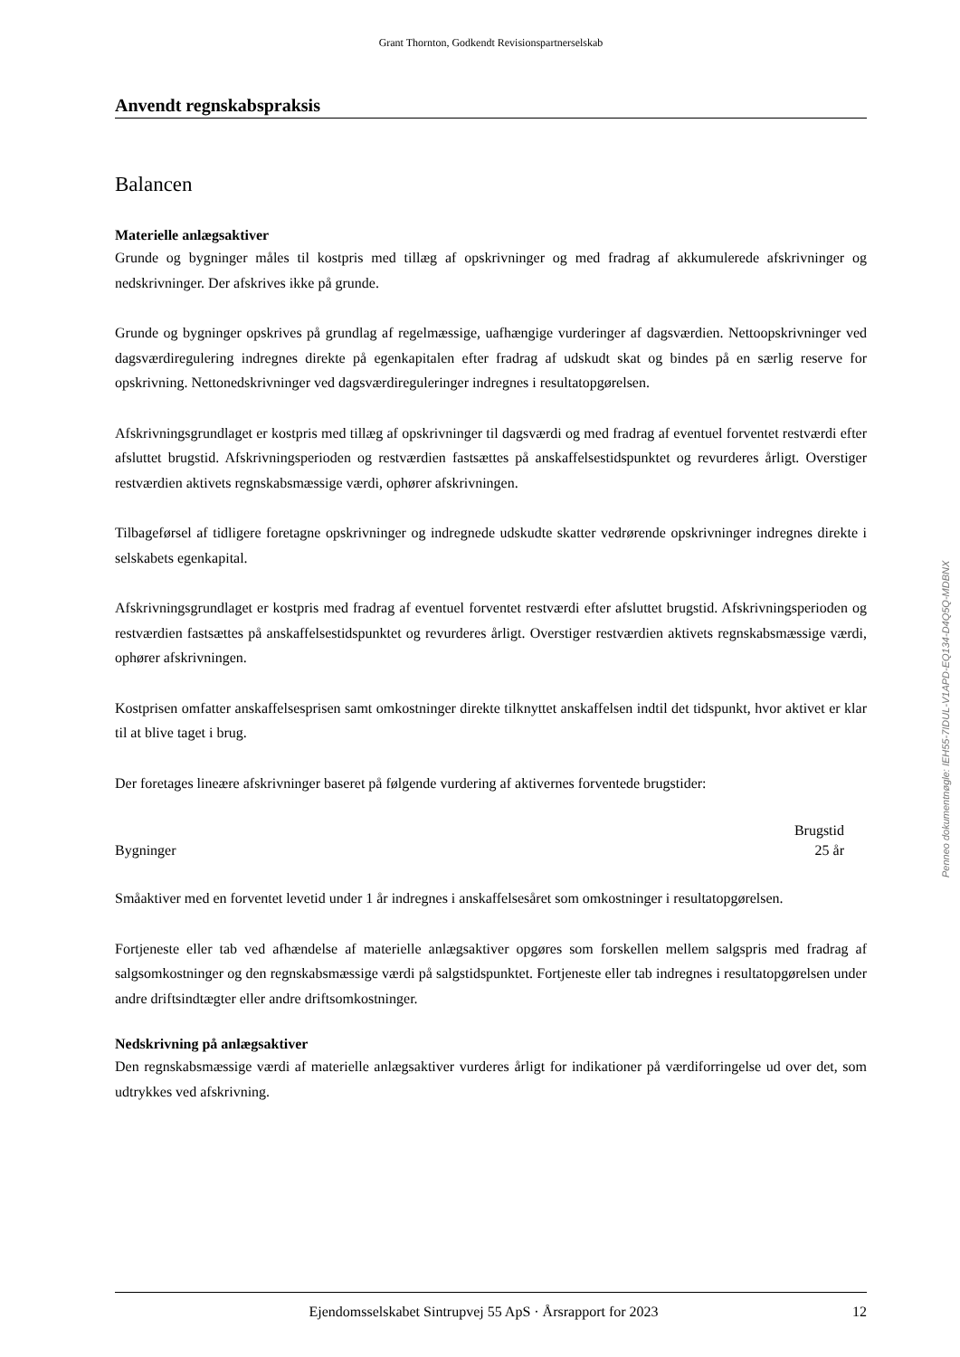Grant Thornton, Godkendt Revisionspartnerselskab
Anvendt regnskabspraksis
Balancen
Materielle anlægsaktiver
Grunde og bygninger måles til kostpris med tillæg af opskrivninger og med fradrag af akkumulerede afskrivninger og nedskrivninger. Der afskrives ikke på grunde.
Grunde og bygninger opskrives på grundlag af regelmæssige, uafhængige vurderinger af dagsværdien. Nettoopskrivninger ved dagsværdiregulering indregnes direkte på egenkapitalen efter fradrag af udskudt skat og bindes på en særlig reserve for opskrivning. Nettonedskrivninger ved dagsværdireguleringer indregnes i resultatopgørelsen.
Afskrivningsgrundlaget er kostpris med tillæg af opskrivninger til dagsværdi og med fradrag af eventuel forventet restværdi efter afsluttet brugstid. Afskrivningsperioden og restværdien fastsættes på anskaffelsestidspunktet og revurderes årligt. Overstiger restværdien aktivets regnskabsmæssige værdi, ophører afskrivningen.
Tilbageførsel af tidligere foretagne opskrivninger og indregnede udskudte skatter vedrørende opskrivninger indregnes direkte i selskabets egenkapital.
Afskrivningsgrundlaget er kostpris med fradrag af eventuel forventet restværdi efter afsluttet brugstid. Afskrivningsperioden og restværdien fastsættes på anskaffelsestidspunktet og revurderes årligt. Overstiger restværdien aktivets regnskabsmæssige værdi, ophører afskrivningen.
Kostprisen omfatter anskaffelsesprisen samt omkostninger direkte tilknyttet anskaffelsen indtil det tidspunkt, hvor aktivet er klar til at blive taget i brug.
Der foretages lineære afskrivninger baseret på følgende vurdering af aktivernes forventede brugstider:
| | Brugstid |
| --- | --- |
| Bygninger | 25 år |
Småaktiver med en forventet levetid under 1 år indregnes i anskaffelsesåret som omkostninger i resultatopgørelsen.
Fortjeneste eller tab ved afhændelse af materielle anlægsaktiver opgøres som forskellen mellem salgspris med fradrag af salgsomkostninger og den regnskabsmæssige værdi på salgstidspunktet. Fortjeneste eller tab indregnes i resultatopgørelsen under andre driftsindtægter eller andre driftsomkostninger.
Nedskrivning på anlægsaktiver
Den regnskabsmæssige værdi af materielle anlægsaktiver vurderes årligt for indikationer på værdiforringelse ud over det, som udtrykkes ved afskrivning.
Penneo dokumentnøgle: IEH55-7IDUL-V1APD-EQ134-D4Q5Q-MDBNX
Ejendomsselskabet Sintrupvej 55 ApS · Årsrapport for 2023 12